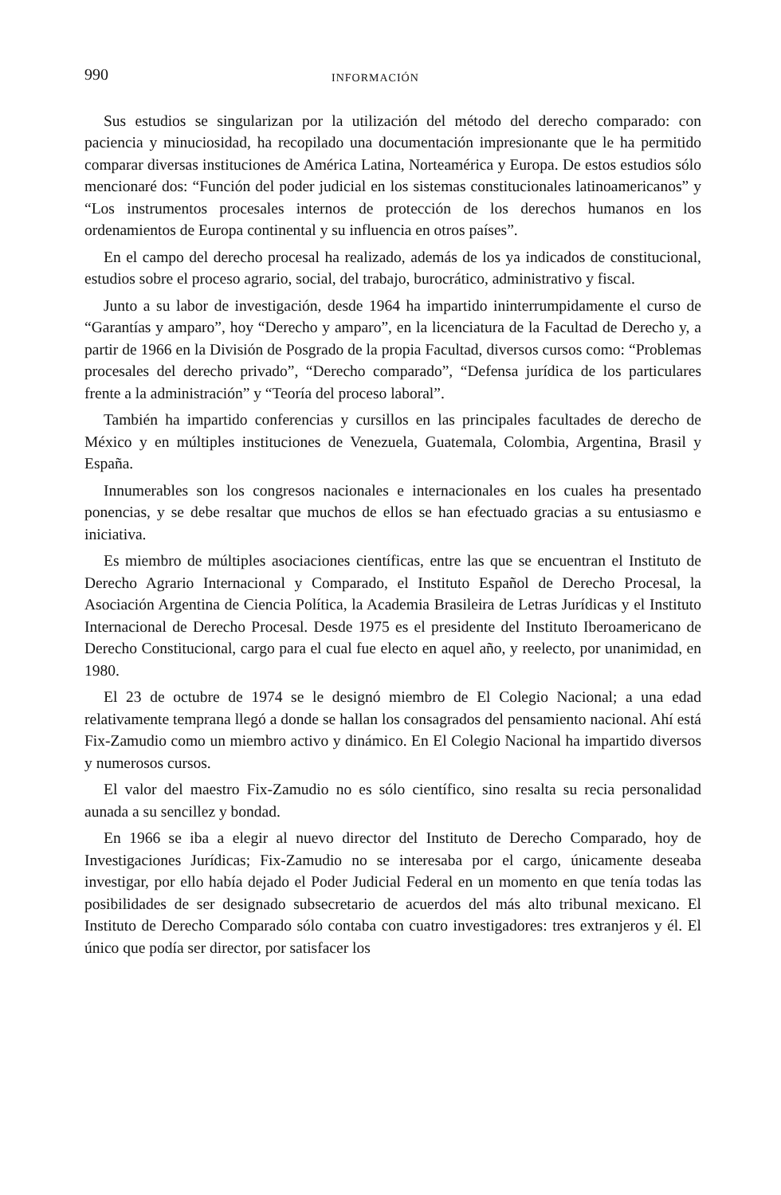990 INFORMACIÓN
Sus estudios se singularizan por la utilización del método del derecho comparado: con paciencia y minuciosidad, ha recopilado una documentación impresionante que le ha permitido comparar diversas instituciones de América Latina, Norteamérica y Europa. De estos estudios sólo mencionaré dos: “Función del poder judicial en los sistemas constitucionales latinoamericanos” y “Los instrumentos procesales internos de protección de los derechos humanos en los ordenamientos de Europa continental y su influencia en otros países”.
En el campo del derecho procesal ha realizado, además de los ya indicados de constitucional, estudios sobre el proceso agrario, social, del trabajo, burocrático, administrativo y fiscal.
Junto a su labor de investigación, desde 1964 ha impartido ininterrumpidamente el curso de “Garantías y amparo”, hoy “Derecho y amparo”, en la licenciatura de la Facultad de Derecho y, a partir de 1966 en la División de Posgrado de la propia Facultad, diversos cursos como: “Problemas procesales del derecho privado”, “Derecho comparado”, “Defensa jurídica de los particulares frente a la administración” y “Teoría del proceso laboral”.
También ha impartido conferencias y cursillos en las principales facultades de derecho de México y en múltiples instituciones de Venezuela, Guatemala, Colombia, Argentina, Brasil y España.
Innumerables son los congresos nacionales e internacionales en los cuales ha presentado ponencias, y se debe resaltar que muchos de ellos se han efectuado gracias a su entusiasmo e iniciativa.
Es miembro de múltiples asociaciones científicas, entre las que se encuentran el Instituto de Derecho Agrario Internacional y Comparado, el Instituto Español de Derecho Procesal, la Asociación Argentina de Ciencia Política, la Academia Brasileira de Letras Jurídicas y el Instituto Internacional de Derecho Procesal. Desde 1975 es el presidente del Instituto Iberoamericano de Derecho Constitucional, cargo para el cual fue electo en aquel año, y reelecto, por unanimidad, en 1980.
El 23 de octubre de 1974 se le designó miembro de El Colegio Nacional; a una edad relativamente temprana llegó a donde se hallan los consagrados del pensamiento nacional. Ahí está Fix-Zamudio como un miembro activo y dinámico. En El Colegio Nacional ha impartido diversos y numerosos cursos.
El valor del maestro Fix-Zamudio no es sólo científico, sino resalta su recia personalidad aunada a su sencillez y bondad.
En 1966 se iba a elegir al nuevo director del Instituto de Derecho Comparado, hoy de Investigaciones Jurídicas; Fix-Zamudio no se interesaba por el cargo, únicamente deseaba investigar, por ello había dejado el Poder Judicial Federal en un momento en que tenía todas las posibilidades de ser designado subsecretario de acuerdos del más alto tribunal mexicano. El Instituto de Derecho Comparado sólo contaba con cuatro investigadores: tres extranjeros y él. El único que podía ser director, por satisfacer los